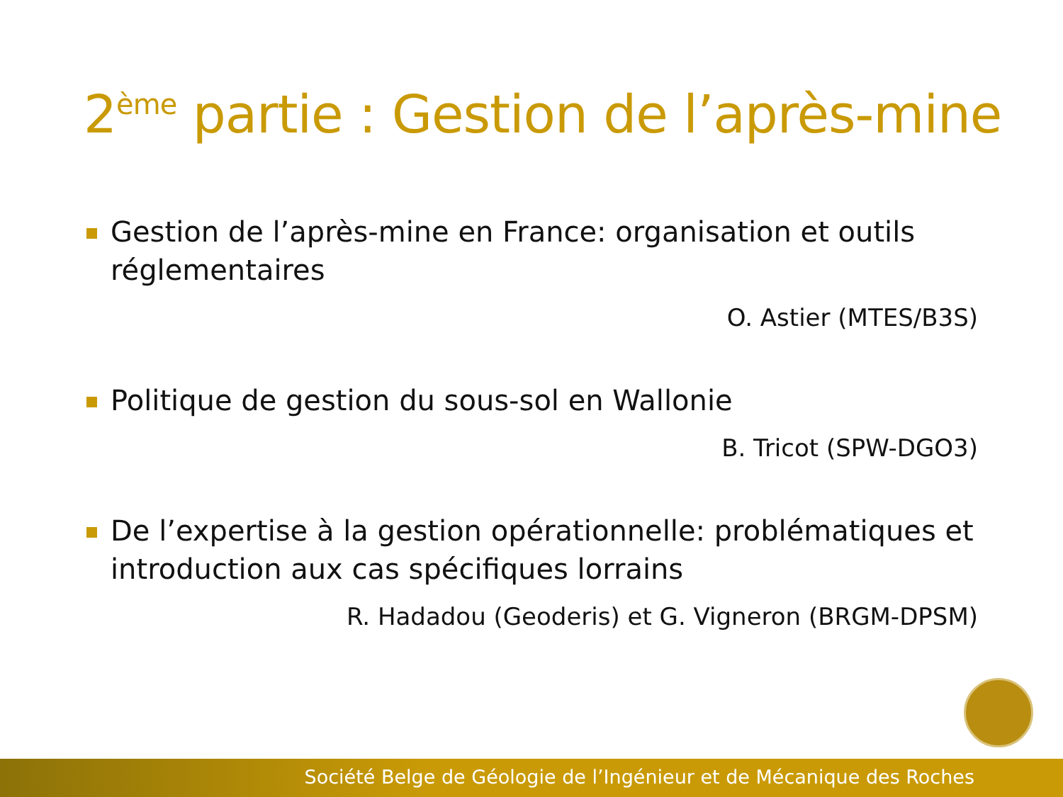2<sup>ème</sup> partie : Gestion de l’après-mine
Gestion de l’après-mine en France: organisation et outils réglementaires
O. Astier (MTES/B3S)
Politique de gestion du sous-sol en Wallonie
B. Tricot (SPW-DGO3)
De l’expertise à la gestion opérationnelle: problématiques et introduction aux cas spécifiques lorrains
R. Hadadou (Geoderis) et G. Vigneron (BRGM-DPSM)
Société Belge de Géologie de l’Ingénieur et de Mécanique des Roches